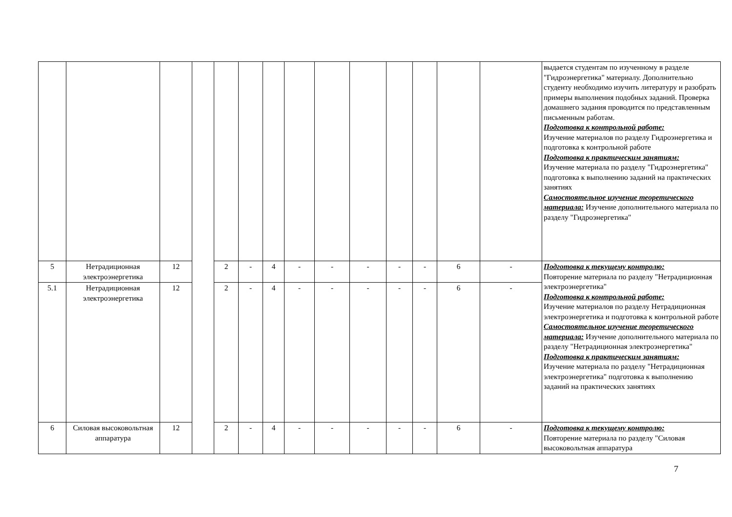| | | | | | | | | | | | | | | выдается студентам по изученному в разделе "Гидроэнергетика" материалу. Дополнительно студенту необходимо изучить литературу и разобрать примеры выполнения подобных заданий. Проверка домашнего задания проводится по представленным письменным работам. Подготовка к контрольной работе: Изучение материалов по разделу Гидроэнергетика и подготовка к контрольной работе Подготовка к практическим занятиям: Изучение материала по разделу "Гидроэнергетика" подготовка к выполнению заданий на практических занятиях Самостоятельное изучение теоретического материала: Изучение дополнительного материала по разделу "Гидроэнергетика" |
| 5 | Нетрадиционная электроэнергетика | 12 | | 2 | - | 4 | - | - | - | - | - | 6 | - | Подготовка к текущему контролю: Повторение материала по разделу "Нетрадиционная электроэнергетика" Подготовка к контрольной работе: Изучение материалов по разделу Нетрадиционная электроэнергетика и подготовка к контрольной работе Самостоятельное изучение теоретического материала: Изучение дополнительного материала по разделу "Нетрадиционная электроэнергетика" Подготовка к практическим занятиям: Изучение материала по разделу "Нетрадиционная электроэнергетика" подготовка к выполнению заданий на практических занятиях |
| 5.1 | Нетрадиционная электроэнергетика | 12 | | 2 | - | 4 | - | - | - | - | - | 6 | - | |
| 6 | Силовая высоковольтная аппаратура | 12 | | 2 | - | 4 | - | - | - | - | - | 6 | - | Подготовка к текущему контролю: Повторение материала по разделу "Силовая высоковольтная аппаратура |
7